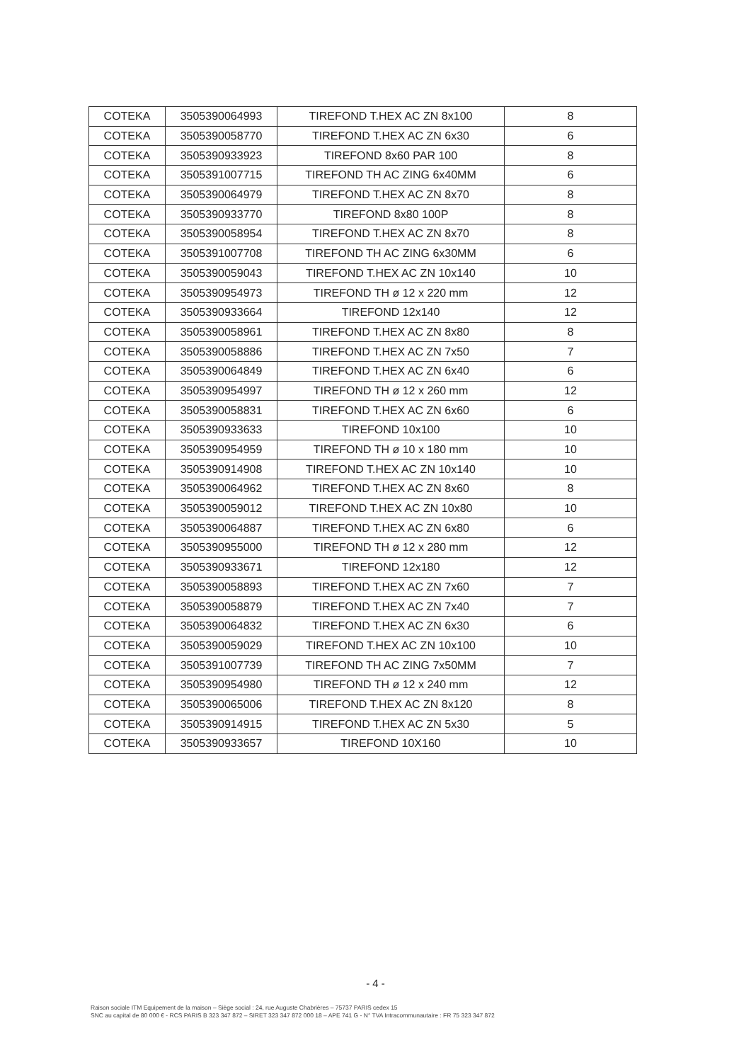| COTEKA | 3505390064993 | TIREFOND T.HEX AC ZN 8x100 | 8 |
| COTEKA | 3505390058770 | TIREFOND T.HEX AC ZN 6x30 | 6 |
| COTEKA | 3505390933923 | TIREFOND 8x60 PAR 100 | 8 |
| COTEKA | 3505391007715 | TIREFOND TH AC ZING 6x40MM | 6 |
| COTEKA | 3505390064979 | TIREFOND T.HEX AC ZN 8x70 | 8 |
| COTEKA | 3505390933770 | TIREFOND 8x80 100P | 8 |
| COTEKA | 3505390058954 | TIREFOND T.HEX AC ZN 8x70 | 8 |
| COTEKA | 3505391007708 | TIREFOND TH AC ZING 6x30MM | 6 |
| COTEKA | 3505390059043 | TIREFOND T.HEX AC ZN 10x140 | 10 |
| COTEKA | 3505390954973 | TIREFOND TH ø 12 x 220 mm | 12 |
| COTEKA | 3505390933664 | TIREFOND 12x140 | 12 |
| COTEKA | 3505390058961 | TIREFOND T.HEX AC ZN 8x80 | 8 |
| COTEKA | 3505390058886 | TIREFOND T.HEX AC ZN 7x50 | 7 |
| COTEKA | 3505390064849 | TIREFOND T.HEX AC ZN 6x40 | 6 |
| COTEKA | 3505390954997 | TIREFOND TH ø 12 x 260 mm | 12 |
| COTEKA | 3505390058831 | TIREFOND T.HEX AC ZN 6x60 | 6 |
| COTEKA | 3505390933633 | TIREFOND 10x100 | 10 |
| COTEKA | 3505390954959 | TIREFOND TH ø 10 x 180 mm | 10 |
| COTEKA | 3505390914908 | TIREFOND T.HEX AC ZN 10x140 | 10 |
| COTEKA | 3505390064962 | TIREFOND T.HEX AC ZN 8x60 | 8 |
| COTEKA | 3505390059012 | TIREFOND T.HEX AC ZN 10x80 | 10 |
| COTEKA | 3505390064887 | TIREFOND T.HEX AC ZN 6x80 | 6 |
| COTEKA | 3505390955000 | TIREFOND TH ø 12 x 280 mm | 12 |
| COTEKA | 3505390933671 | TIREFOND 12x180 | 12 |
| COTEKA | 3505390058893 | TIREFOND T.HEX AC ZN 7x60 | 7 |
| COTEKA | 3505390058879 | TIREFOND T.HEX AC ZN 7x40 | 7 |
| COTEKA | 3505390064832 | TIREFOND T.HEX AC ZN 6x30 | 6 |
| COTEKA | 3505390059029 | TIREFOND T.HEX AC ZN 10x100 | 10 |
| COTEKA | 3505391007739 | TIREFOND TH AC ZING 7x50MM | 7 |
| COTEKA | 3505390954980 | TIREFOND TH ø 12 x 240 mm | 12 |
| COTEKA | 3505390065006 | TIREFOND T.HEX AC ZN 8x120 | 8 |
| COTEKA | 3505390914915 | TIREFOND T.HEX AC ZN 5x30 | 5 |
| COTEKA | 3505390933657 | TIREFOND 10X160 | 10 |
- 4 -
Raison sociale ITM Equipement de la maison – Siège social : 24, rue Auguste Chabrières – 75737 PARIS cedex 15
SNC au capital de 80 000 € - RCS PARIS B 323 347 872 – SIRET 323 347 872 000 18 – APE 741 G - N° TVA Intracommunautaire : FR 75 323 347 872